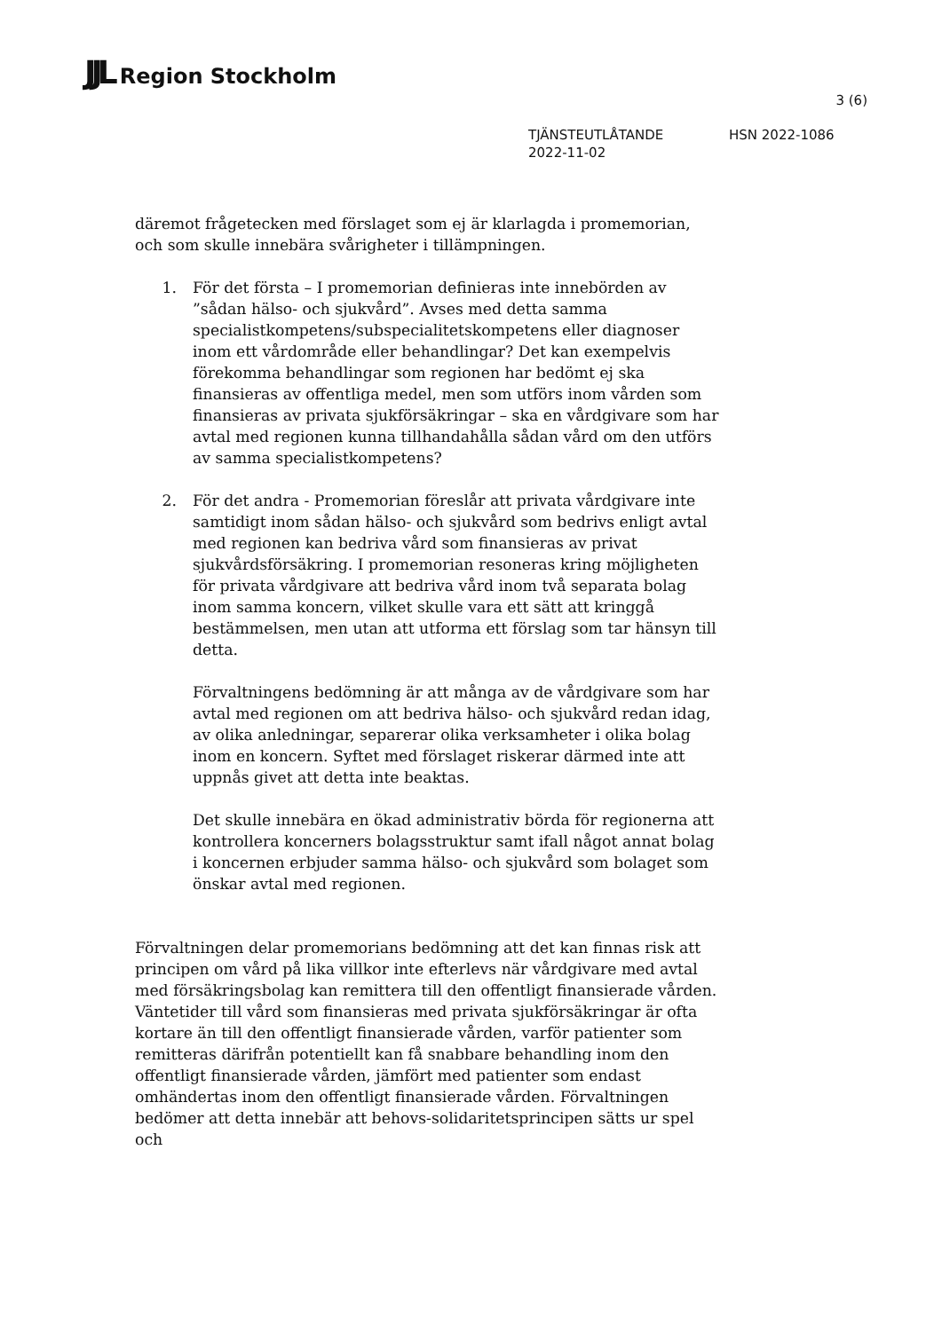JJL Region Stockholm
3 (6)
TJÄNSTEUTLÅTANDE HSN 2022-1086
2022-11-02
däremot frågetecken med förslaget som ej är klarlagda i promemorian, och som skulle innebära svårigheter i tillämpningen.
1. För det första – I promemorian definieras inte innebörden av ”sådan hälso- och sjukvård”. Avses med detta samma specialistkompetens/subspecialitetskompetens eller diagnoser inom ett vårdområde eller behandlingar? Det kan exempelvis förekomma behandlingar som regionen har bedömt ej ska finansieras av offentliga medel, men som utförs inom vården som finansieras av privata sjukförsäkringar – ska en vårdgivare som har avtal med regionen kunna tillhandahålla sådan vård om den utförs av samma specialistkompetens?
2. För det andra - Promemorian föreslår att privata vårdgivare inte samtidigt inom sådan hälso- och sjukvård som bedrivs enligt avtal med regionen kan bedriva vård som finansieras av privat sjukvårdsförsäkring. I promemorian resoneras kring möjligheten för privata vårdgivare att bedriva vård inom två separata bolag inom samma koncern, vilket skulle vara ett sätt att kringgå bestämmelsen, men utan att utforma ett förslag som tar hänsyn till detta.
Förvaltningens bedömning är att många av de vårdgivare som har avtal med regionen om att bedriva hälso- och sjukvård redan idag, av olika anledningar, separerar olika verksamheter i olika bolag inom en koncern. Syftet med förslaget riskerar därmed inte att uppnås givet att detta inte beaktas.
Det skulle innebära en ökad administrativ börda för regionerna att kontrollera koncerners bolagsstruktur samt ifall något annat bolag i koncernen erbjuder samma hälso- och sjukvård som bolaget som önskar avtal med regionen.
Förvaltningen delar promemorians bedömning att det kan finnas risk att principen om vård på lika villkor inte efterlevs när vårdgivare med avtal med försäkringsbolag kan remittera till den offentligt finansierade vården. Väntetider till vård som finansieras med privata sjukförsäkringar är ofta kortare än till den offentligt finansierade vården, varför patienter som remitteras därifrån potentiellt kan få snabbare behandling inom den offentligt finansierade vården, jämfört med patienter som endast omhändertas inom den offentligt finansierade vården. Förvaltningen bedömer att detta innebär att behovs-solidaritetsprincipen sätts ur spel och